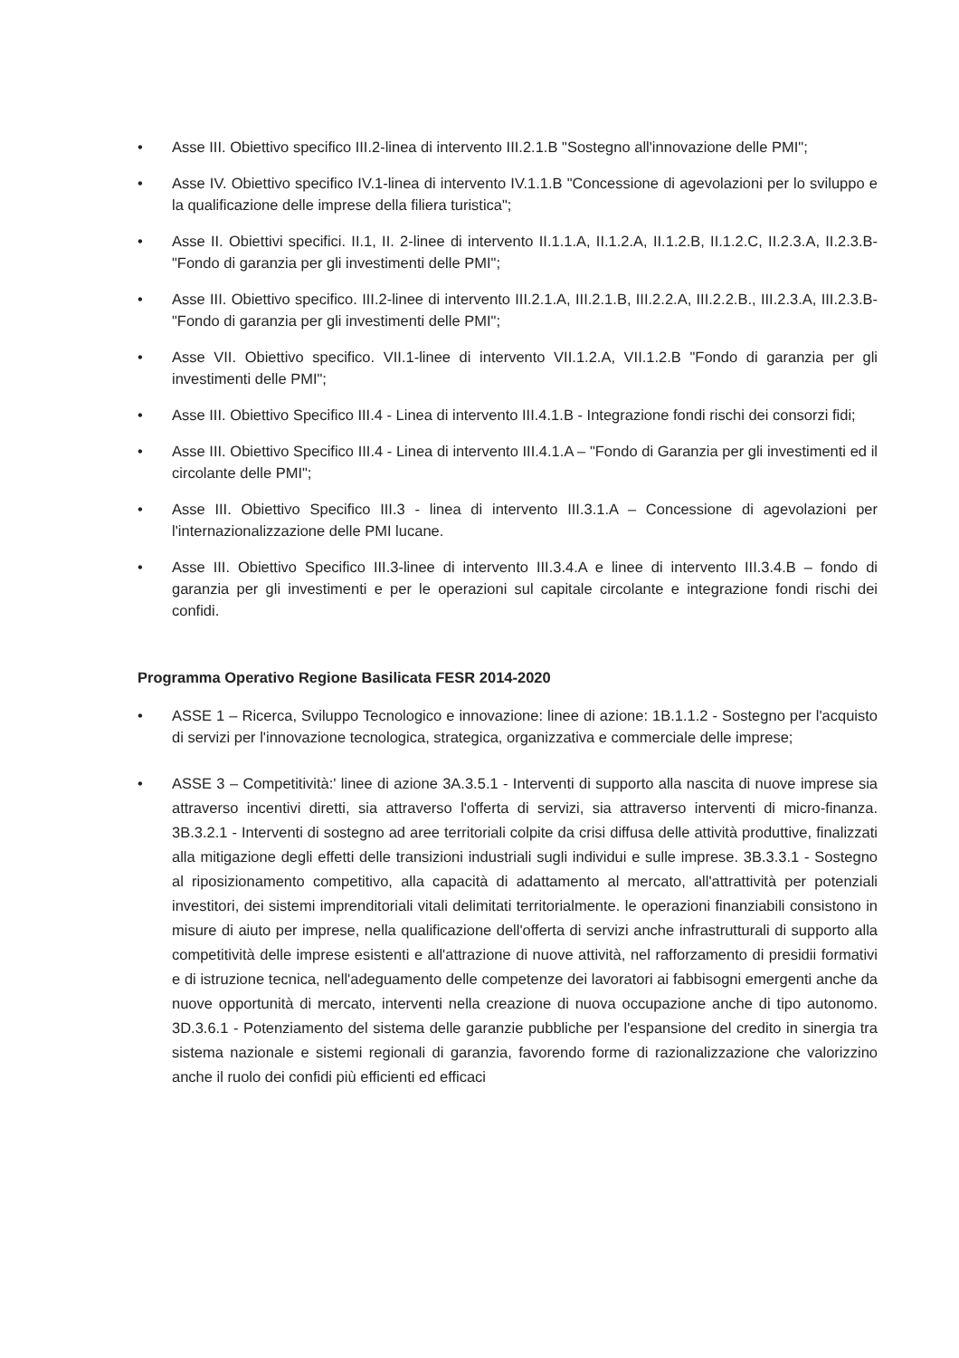• Asse III. Obiettivo specifico III.2-linea di intervento III.2.1.B "Sostegno all'innovazione delle PMI";
• Asse IV. Obiettivo specifico IV.1-linea di intervento IV.1.1.B "Concessione di agevolazioni per lo sviluppo e la qualificazione delle imprese della filiera turistica";
• Asse II. Obiettivi specifici. II.1, II. 2-linee di intervento II.1.1.A, II.1.2.A, II.1.2.B, II.1.2.C, II.2.3.A, II.2.3.B- "Fondo di garanzia per gli investimenti delle PMI";
• Asse III. Obiettivo specifico. III.2-linee di intervento III.2.1.A, III.2.1.B, III.2.2.A, III.2.2.B., III.2.3.A, III.2.3.B-"Fondo di garanzia per gli investimenti delle PMI";
• Asse VII. Obiettivo specifico. VII.1-linee di intervento VII.1.2.A, VII.1.2.B "Fondo di garanzia per gli investimenti delle PMI";
• Asse III. Obiettivo Specifico III.4 - Linea di intervento III.4.1.B - Integrazione fondi rischi dei consorzi fidi;
• Asse III. Obiettivo Specifico III.4 - Linea di intervento III.4.1.A – "Fondo di Garanzia per gli investimenti ed il circolante delle PMI";
• Asse III. Obiettivo Specifico III.3 - linea di intervento III.3.1.A – Concessione di agevolazioni per l'internazionalizzazione delle PMI lucane.
• Asse III. Obiettivo Specifico III.3-linee di intervento III.3.4.A e linee di intervento III.3.4.B – fondo di garanzia per gli investimenti e per le operazioni sul capitale circolante e integrazione fondi rischi dei confidi.
Programma Operativo Regione Basilicata FESR 2014-2020
• ASSE 1 – Ricerca, Sviluppo Tecnologico e innovazione: linee di azione: 1B.1.1.2 - Sostegno per l'acquisto di servizi per l'innovazione tecnologica, strategica, organizzativa e commerciale delle imprese;
• ASSE 3 – Competitività:' linee di azione 3A.3.5.1 - Interventi di supporto alla nascita di nuove imprese sia attraverso incentivi diretti, sia attraverso l'offerta di servizi, sia attraverso interventi di micro-finanza. 3B.3.2.1 - Interventi di sostegno ad aree territoriali colpite da crisi diffusa delle attività produttive, finalizzati alla mitigazione degli effetti delle transizioni industriali sugli individui e sulle imprese. 3B.3.3.1 - Sostegno al riposizionamento competitivo, alla capacità di adattamento al mercato, all'attrattività per potenziali investitori, dei sistemi imprenditoriali vitali delimitati territorialmente. le operazioni finanziabili consistono in misure di aiuto per imprese, nella qualificazione dell'offerta di servizi anche infrastrutturali di supporto alla competitività delle imprese esistenti e all'attrazione di nuove attività, nel rafforzamento di presidii formativi e di istruzione tecnica, nell'adeguamento delle competenze dei lavoratori ai fabbisogni emergenti anche da nuove opportunità di mercato, interventi nella creazione di nuova occupazione anche di tipo autonomo. 3D.3.6.1 - Potenziamento del sistema delle garanzie pubbliche per l'espansione del credito in sinergia tra sistema nazionale e sistemi regionali di garanzia, favorendo forme di razionalizzazione che valorizzino anche il ruolo dei confidi più efficienti ed efficaci